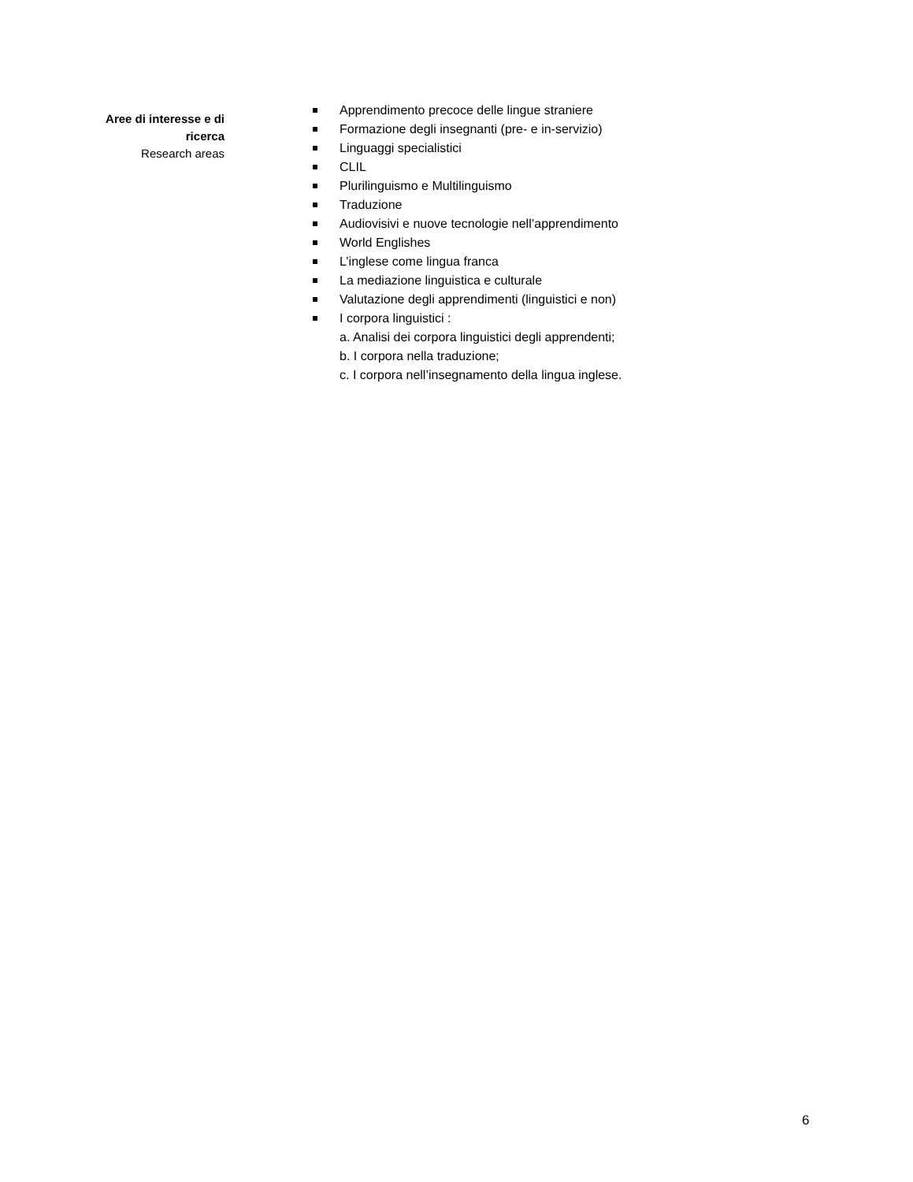Aree di interesse e di
ricerca
Research areas
Apprendimento precoce delle lingue straniere
Formazione degli insegnanti (pre- e in-servizio)
Linguaggi specialistici
CLIL
Plurilinguismo e Multilinguismo
Traduzione
Audiovisivi e nuove tecnologie nell’apprendimento
World Englishes
L’inglese come lingua franca
La mediazione linguistica e culturale
Valutazione degli apprendimenti (linguistici e non)
I corpora linguistici :
a. Analisi dei corpora linguistici degli apprendenti;
b. I corpora nella traduzione;
c. I corpora nell’insegnamento della lingua inglese.
6